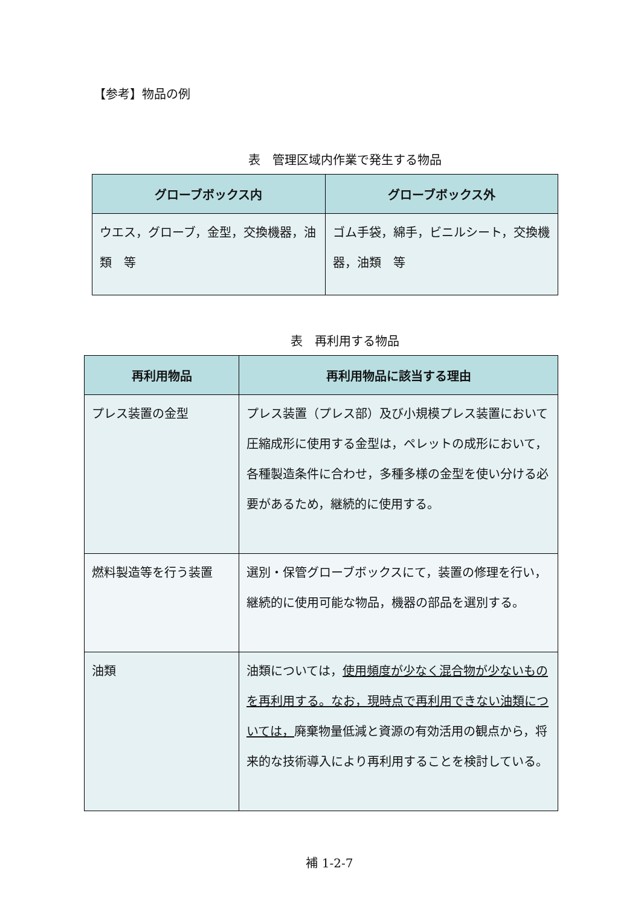【参考】物品の例
表　管理区域内作業で発生する物品
| グローブボックス内 | グローブボックス外 |
| --- | --- |
| ウエス，グローブ，金型，交換機器，油類 等 | ゴム手袋，綿手，ビニルシート，交換機器，油類 等 |
表　再利用する物品
| 再利用物品 | 再利用物品に該当する理由 |
| --- | --- |
| プレス装置の金型 | プレス装置（プレス部）及び小規模プレス装置において圧縮成形に使用する金型は，ペレットの成形において，各種製造条件に合わせ，多種多様の金型を使い分ける必要があるため，継続的に使用する。 |
| 燃料製造等を行う装置 | 選別・保管グローブボックスにて，装置の修理を行い，継続的に使用可能な物品，機器の部品を選別する。 |
| 油類 | 油類については， 使用頻度が少なく混合物が少ないものを再利用する。なお，現時点で再利用できない油類については， 廃棄物量低減と資源の有効活用の観点から，将来的な技術導入により再利用することを検討している。 |
補 1-2-7